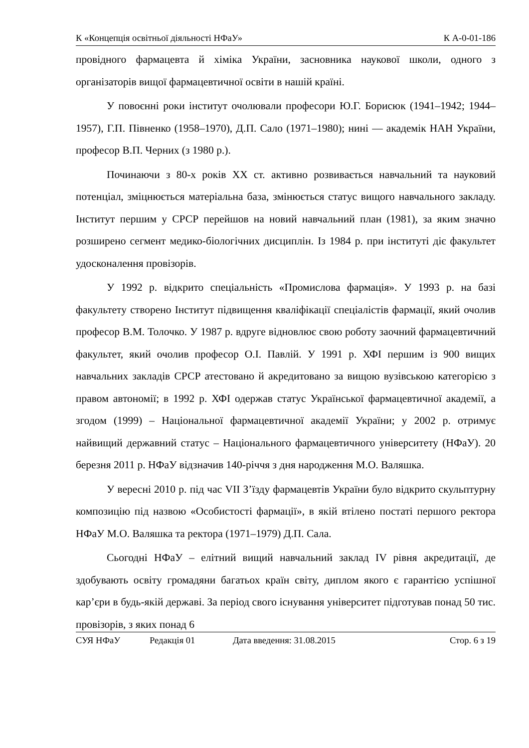К «Концепція освітньої діяльності НФаУ» К А-0-01-186
провідного фармацевта й хіміка України, засновника наукової школи, одного з організаторів вищої фармацевтичної освіти в нашій країні.
У повоєнні роки інститут очолювали професори Ю.Г. Борисюк (1941–1942; 1944–1957), Г.П. Півненко (1958–1970), Д.П. Сало (1971–1980); нині — академік НАН України, професор В.П. Черних (з 1980 р.).
Починаючи з 80-х років ХХ ст. активно розвивається навчальний та науковий потенціал, зміцнюється матеріальна база, змінюється статус вищого навчального закладу. Інститут першим у СРСР перейшов на новий навчальний план (1981), за яким значно розширено сегмент медико-біологічних дисциплін. Із 1984 р. при інституті діє факультет удосконалення провізорів.
У 1992 р. відкрито спеціальність «Промислова фармація». У 1993 р. на базі факультету створено Інститут підвищення кваліфікації спеціалістів фармації, який очолив професор В.М. Толочко. У 1987 р. вдруге відновлює свою роботу заочний фармацевтичний факультет, який очолив професор О.І. Павлій. У 1991 р. ХФІ першим із 900 вищих навчальних закладів СРСР атестовано й акредитовано за вищою вузівською категорією з правом автономії; в 1992 р. ХФІ одержав статус Української фармацевтичної академії, а згодом (1999) – Національної фармацевтичної академії України; у 2002 р. отримує найвищий державний статус – Національного фармацевтичного університету (НФаУ). 20 березня 2011 р. НФаУ відзначив 140-річчя з дня народження М.О. Валяшка.
У вересні 2010 р. під час VII З’їзду фармацевтів України було відкрито скульптурну композицію під назвою «Особистості фармації», в якій втілено постаті першого ректора НФаУ М.О. Валяшка та ректора (1971–1979) Д.П. Сала.
Сьогодні НФаУ – елітний вищий навчальний заклад IV рівня акредитації, де здобувають освіту громадяни багатьох країн світу, диплом якого є гарантією успішної кар’єри в будь-якій державі. За період свого існування університет підготував понад 50 тис. провізорів, з яких понад 6
СУЯ НФаУ Редакція 01 Дата введення: 31.08.2015 Стор. 6 з 19